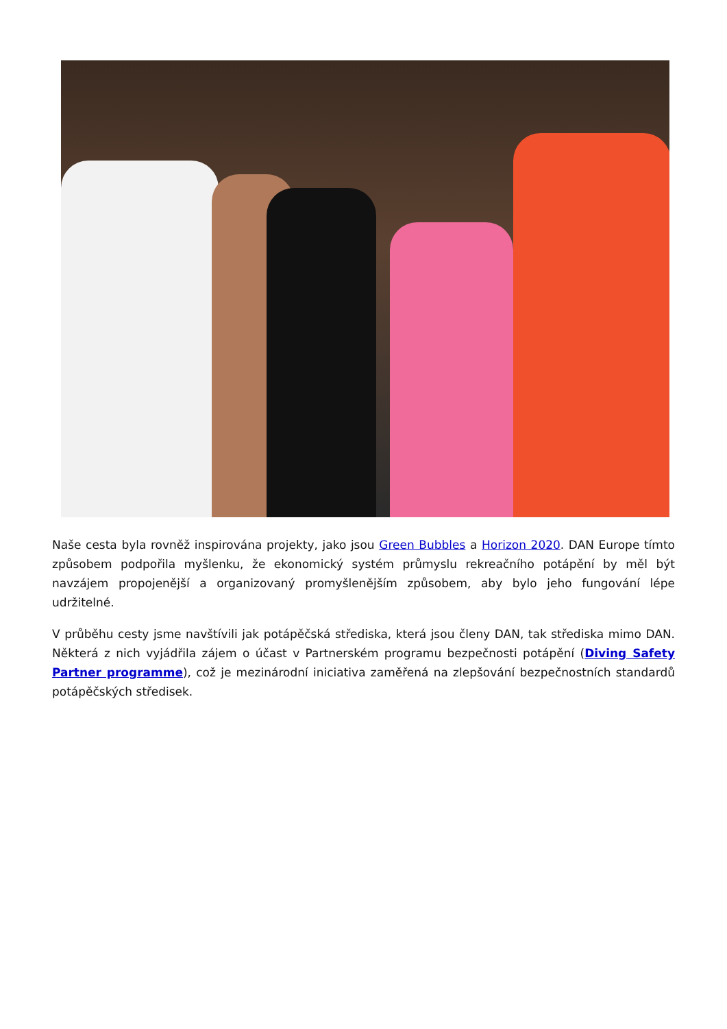Naše cesta byla rovněž inspirována projekty, jako jsou Green Bubbles a Horizon 2020. DAN Europe tímto způsobem podpořila myšlenku, že ekonomický systém průmyslu rekreačního potápění by měl být navzájem propojenější a organizovaný promyšlenějším způsobem, aby bylo jeho fungování lépe udržitelné.
V průběhu cesty jsme navštívili jak potápěčská střediska, která jsou členy DAN, tak střediska mimo DAN. Některá z nich vyjádřila zájem o účast v Partnerském programu bezpečnosti potápění (Diving Safety Partner programme), což je mezinárodní iniciativa zaměřená na zlepšování bezpečnostních standardů potápěčských středisek.